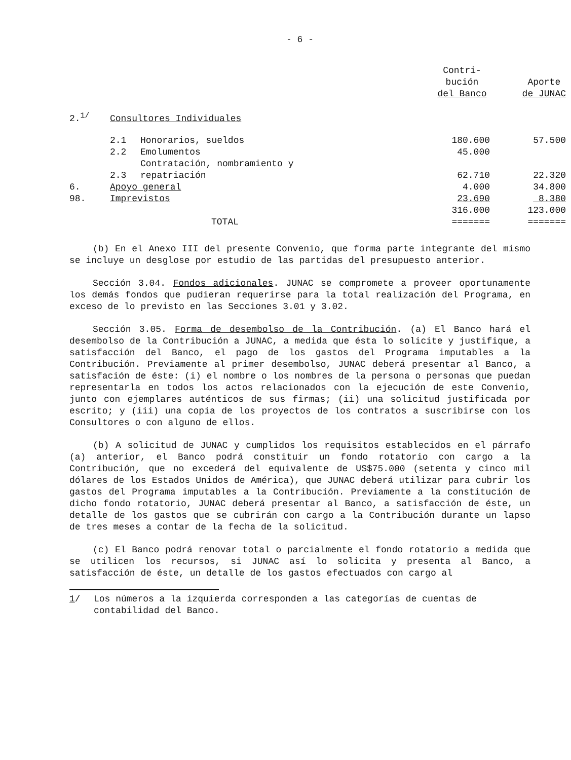- 6 -
| | | | Contri- bución del Banco | Aporte de JUNAC |
| --- | --- | --- | --- | --- |
| 2.<sup>1/</sup> | Consultores Individuales | | | |
| | 2.1 | Honorarios, sueldos | 180.600 | 57.500 |
| | 2.2 | Emolumentos | 45.000 | |
| | 2.3 | Contratación, nombramiento y repatriación | 62.710 | 22.320 |
| 6. | Apoyo general | | 4.000 | 34.800 |
| 98. | Imprevistos | | 23.690 | 8.380 |
| | | TOTAL | 316.000 ======= | 123.000 ======= |
(b) En el Anexo III del presente Convenio, que forma parte integrante del mismo se incluye un desglose por estudio de las partidas del presupuesto anterior.
Sección 3.04. Fondos adicionales. JUNAC se compromete a proveer oportunamente los demás fondos que pudieran requerirse para la total realización del Programa, en exceso de lo previsto en las Secciones 3.01 y 3.02.
Sección 3.05. Forma de desembolso de la Contribución. (a) El Banco hará el desembolso de la Contribución a JUNAC, a medida que ésta lo solicite y justifique, a satisfacción del Banco, el pago de los gastos del Programa imputables a la Contribución. Previamente al primer desembolso, JUNAC deberá presentar al Banco, a satisfación de éste: (i) el nombre o los nombres de la persona o personas que puedan representarla en todos los actos relacionados con la ejecución de este Convenio, junto con ejemplares auténticos de sus firmas; (ii) una solicitud justificada por escrito; y (iii) una copia de los proyectos de los contratos a suscribirse con los Consultores o con alguno de ellos.
(b) A solicitud de JUNAC y cumplidos los requisitos establecidos en el párrafo (a) anterior, el Banco podrá constituir un fondo rotatorio con cargo a la Contribución, que no excederá del equivalente de US$75.000 (setenta y cinco mil dólares de los Estados Unidos de América), que JUNAC deberá utilizar para cubrir los gastos del Programa imputables a la Contribución. Previamente a la constitución de dicho fondo rotatorio, JUNAC deberá presentar al Banco, a satisfacción de éste, un detalle de los gastos que se cubrirán con cargo a la Contribución durante un lapso de tres meses a contar de la fecha de la solicitud.
(c) El Banco podrá renovar total o parcialmente el fondo rotatorio a medida que se utilicen los recursos, si JUNAC así lo solicita y presenta al Banco, a satisfacción de éste, un detalle de los gastos efectuados con cargo al
1/ Los números a la izquierda corresponden a las categorías de cuentas de contabilidad del Banco.